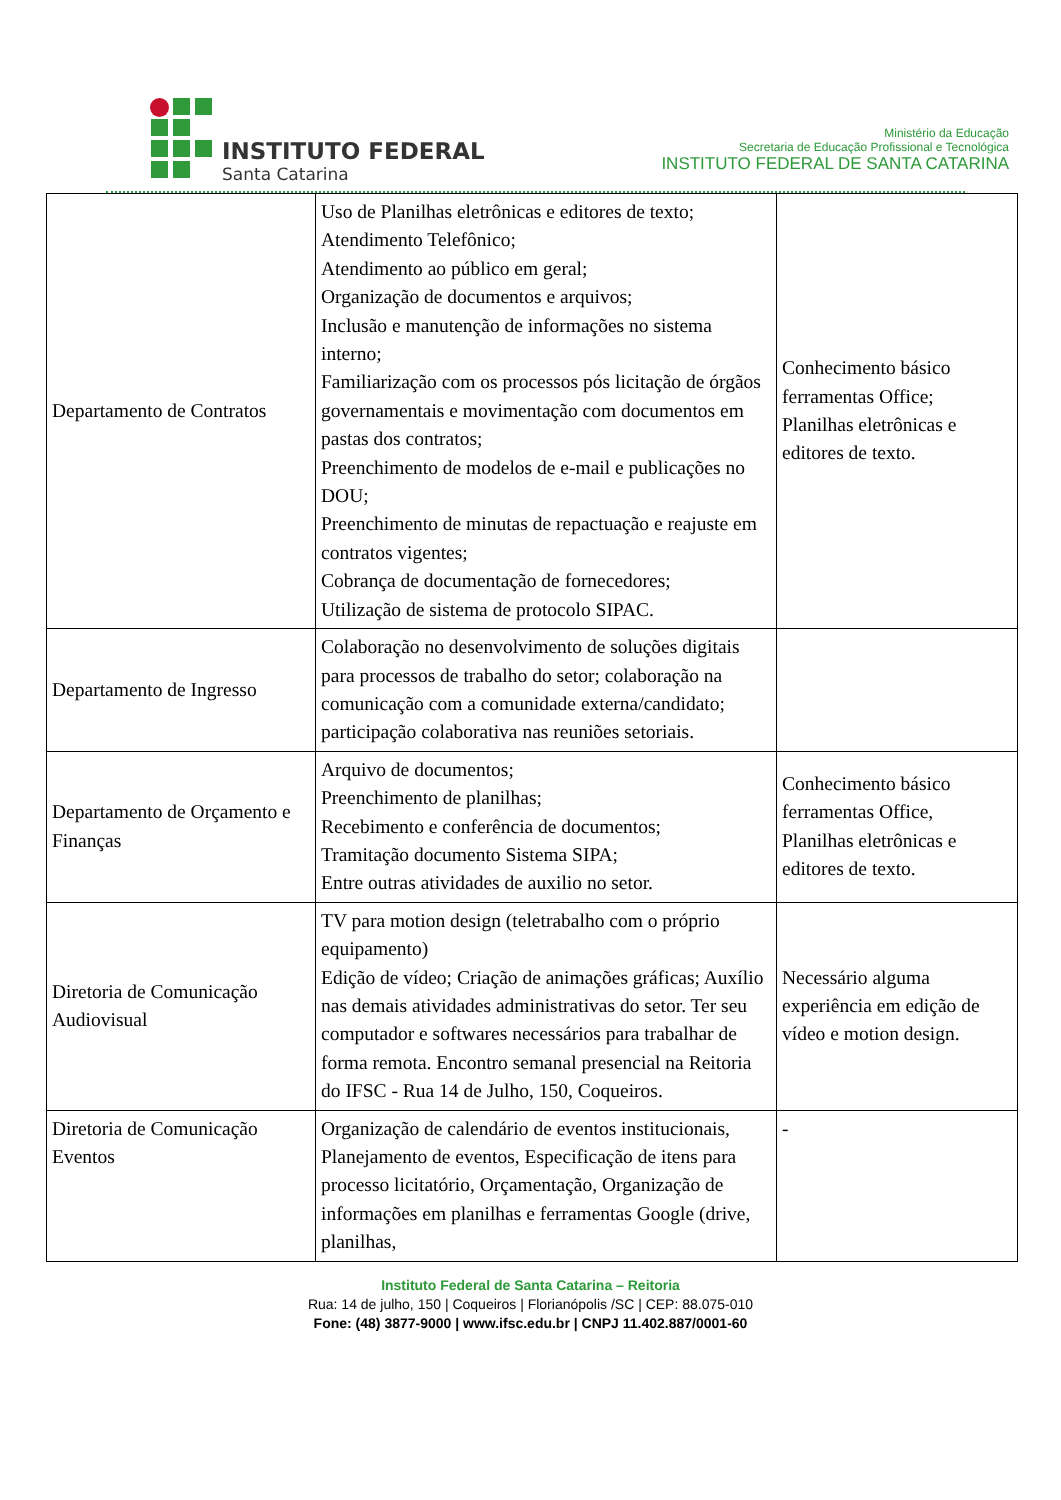INSTITUTO FEDERAL
Santa Catarina
Ministério da Educação
Secretaria de Educação Profissional e Tecnológica
INSTITUTO FEDERAL DE SANTA CATARINA
| Departamento de Contratos | Uso de Planilhas eletrônicas e editores de texto; Atendimento Telefônico; Atendimento ao público em geral; Organização de documentos e arquivos; Inclusão e manutenção de informações no sistema interno; Familiarização com os processos pós licitação de órgãos governamentais e movimentação com documentos em pastas dos contratos; Preenchimento de modelos de e-mail e publicações no DOU; Preenchimento de minutas de repactuação e reajuste em contratos vigentes; Cobrança de documentação de fornecedores; Utilização de sistema de protocolo SIPAC. | Conhecimento básico ferramentas Office; Planilhas eletrônicas e editores de texto. |
| Departamento de Ingresso | Colaboração no desenvolvimento de soluções digitais para processos de trabalho do setor; colaboração na comunicação com a comunidade externa/candidato; participação colaborativa nas reuniões setoriais. | |
| Departamento de Orçamento e Finanças | Arquivo de documentos; Preenchimento de planilhas; Recebimento e conferência de documentos; Tramitação documento Sistema SIPA; Entre outras atividades de auxilio no setor. | Conhecimento básico ferramentas Office, Planilhas eletrônicas e editores de texto. |
| Diretoria de Comunicação Audiovisual | TV para motion design (teletrabalho com o próprio equipamento) Edição de vídeo; Criação de animações gráficas; Auxílio nas demais atividades administrativas do setor. Ter seu computador e softwares necessários para trabalhar de forma remota. Encontro semanal presencial na Reitoria do IFSC - Rua 14 de Julho, 150, Coqueiros. | Necessário alguma experiência em edição de vídeo e motion design. |
| Diretoria de Comunicação Eventos | Organização de calendário de eventos institucionais, Planejamento de eventos, Especificação de itens para processo licitatório, Orçamentação, Organização de informações em planilhas e ferramentas Google (drive, planilhas, | - |
Instituto Federal de Santa Catarina – Reitoria
Rua: 14 de julho, 150 | Coqueiros | Florianópolis /SC | CEP: 88.075-010
Fone: (48) 3877-9000 | www.ifsc.edu.br | CNPJ 11.402.887/0001-60